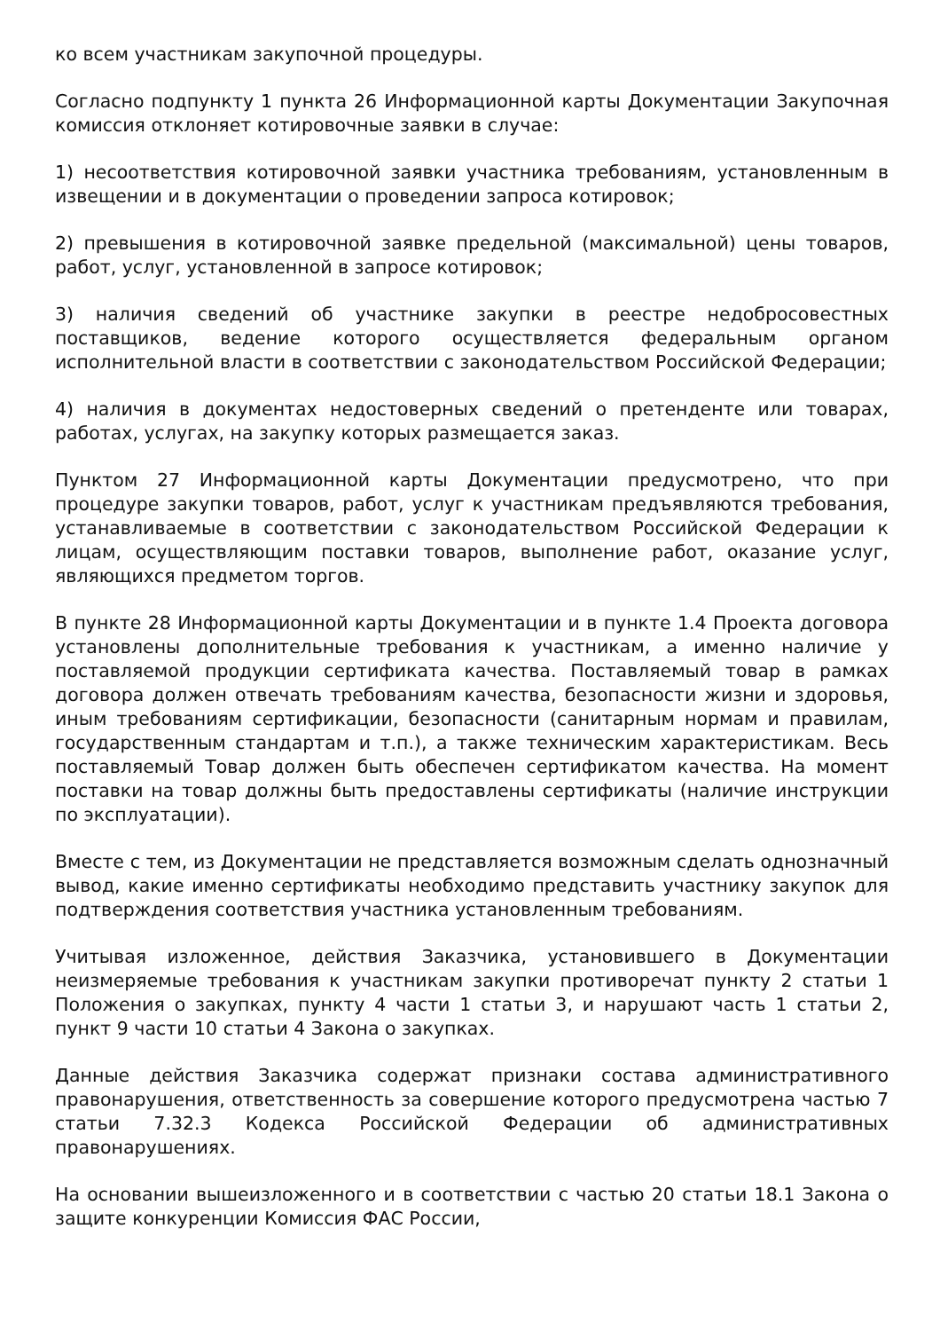ко всем участникам закупочной процедуры.
Согласно подпункту 1 пункта 26 Информационной карты Документации Закупочная комиссия отклоняет котировочные заявки в случае:
1) несоответствия котировочной заявки участника требованиям, установленным в извещении и в документации о проведении запроса котировок;
2) превышения в котировочной заявке предельной (максимальной) цены товаров, работ, услуг, установленной в запросе котировок;
3) наличия сведений об участнике закупки в реестре недобросовестных поставщиков, ведение которого осуществляется федеральным органом исполнительной власти в соответствии с законодательством Российской Федерации;
4) наличия в документах недостоверных сведений о претенденте или товарах, работах, услугах, на закупку которых размещается заказ.
Пунктом 27 Информационной карты Документации предусмотрено, что при процедуре закупки товаров, работ, услуг к участникам предъявляются требования, устанавливаемые в соответствии с законодательством Российской Федерации к лицам, осуществляющим поставки товаров, выполнение работ, оказание услуг, являющихся предметом торгов.
В пункте 28 Информационной карты Документации и в пункте 1.4 Проекта договора установлены дополнительные требования к участникам, а именно наличие у поставляемой продукции сертификата качества. Поставляемый товар в рамках договора должен отвечать требованиям качества, безопасности жизни и здоровья, иным требованиям сертификации, безопасности (санитарным нормам и правилам, государственным стандартам и т.п.), а также техническим характеристикам. Весь поставляемый Товар должен быть обеспечен сертификатом качества. На момент поставки на товар должны быть предоставлены сертификаты (наличие инструкции по эксплуатации).
Вместе с тем, из Документации не представляется возможным сделать однозначный вывод, какие именно сертификаты необходимо представить участнику закупок для подтверждения соответствия участника установленным требованиям.
Учитывая изложенное, действия Заказчика, установившего в Документации неизмеряемые требования к участникам закупки противоречат пункту 2 статьи 1 Положения о закупках, пункту 4 части 1 статьи 3, и нарушают часть 1 статьи 2, пункт 9 части 10 статьи 4 Закона о закупках.
Данные действия Заказчика содержат признаки состава административного правонарушения, ответственность за совершение которого предусмотрена частью 7 статьи 7.32.3 Кодекса Российской Федерации об административных правонарушениях.
На основании вышеизложенного и в соответствии с частью 20 статьи 18.1 Закона о защите конкуренции Комиссия ФАС России,